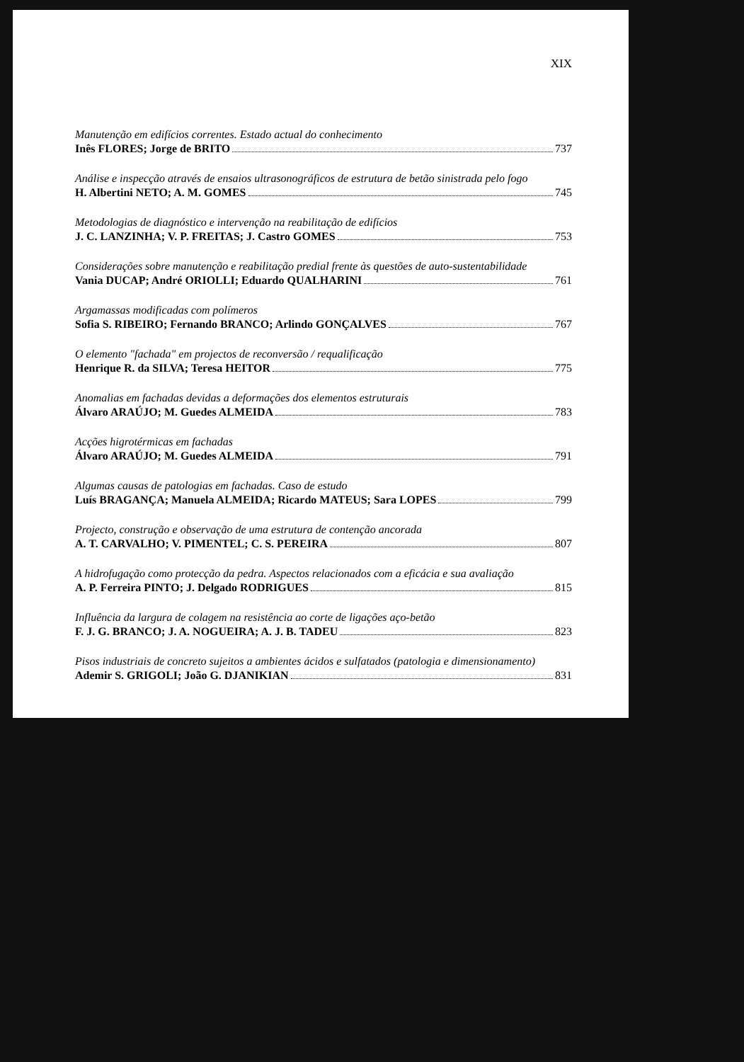XIX
Manutenção em edifícios correntes. Estado actual do conhecimento
Inês FLORES; Jorge de BRITO 737
Análise e inspecção através de ensaios ultrasonográficos de estrutura de betão sinistrada pelo fogo
H. Albertini NETO; A. M. GOMES 745
Metodologias de diagnóstico e intervenção na reabilitação de edifícios
J. C. LANZINHA; V. P. FREITAS; J. Castro GOMES 753
Considerações sobre manutenção e reabilitação predial frente às questões de auto-sustentabilidade
Vania DUCAP; André ORIOLLI; Eduardo QUALHARINI 761
Argamassas modificadas com polímeros
Sofia S. RIBEIRO; Fernando BRANCO; Arlindo GONÇALVES 767
O elemento "fachada" em projectos de reconversão / requalificação
Henrique R. da SILVA; Teresa HEITOR 775
Anomalias em fachadas devidas a deformações dos elementos estruturais
Álvaro ARAÚJO; M. Guedes ALMEIDA 783
Acções higrotérmicas em fachadas
Álvaro ARAÚJO; M. Guedes ALMEIDA 791
Algumas causas de patologias em fachadas. Caso de estudo
Luís BRAGANÇA; Manuela ALMEIDA; Ricardo MATEUS; Sara LOPES 799
Projecto, construção e observação de uma estrutura de contenção ancorada
A. T. CARVALHO; V. PIMENTEL; C. S. PEREIRA 807
A hidrofugação como protecção da pedra. Aspectos relacionados com a eficácia e sua avaliação
A. P. Ferreira PINTO; J. Delgado RODRIGUES 815
Influência da largura de colagem na resistência ao corte de ligações aço-betão
F. J. G. BRANCO; J. A. NOGUEIRA; A. J. B. TADEU 823
Pisos industriais de concreto sujeitos a ambientes ácidos e sulfatados (patologia e dimensionamento)
Ademir S. GRIGOLI; João G. DJANIKIAN 831